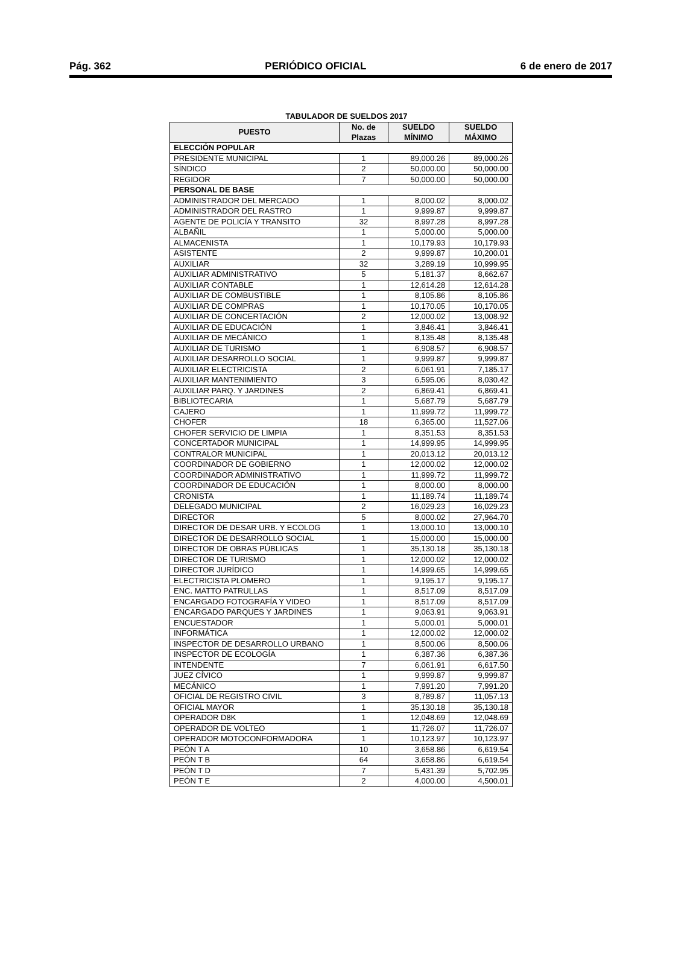Pág. 362 PERIÓDICO OFICIAL 6 de enero de 2017
TABULADOR DE SUELDOS 2017
| PUESTO | No. de Plazas | SUELDO MÍNIMO | SUELDO MÁXIMO |
| --- | --- | --- | --- |
| ELECCIÓN POPULAR | | | |
| PRESIDENTE MUNICIPAL | 1 | 89,000.26 | 89,000.26 |
| SÍNDICO | 2 | 50,000.00 | 50,000.00 |
| REGIDOR | 7 | 50,000.00 | 50,000.00 |
| PERSONAL DE BASE | | | |
| ADMINISTRADOR DEL MERCADO | 1 | 8,000.02 | 8,000.02 |
| ADMINISTRADOR DEL RASTRO | 1 | 9,999.87 | 9,999.87 |
| AGENTE DE POLICÍA Y TRANSITO | 32 | 8,997.28 | 8,997.28 |
| ALBAÑIL | 1 | 5,000.00 | 5,000.00 |
| ALMACENISTA | 1 | 10,179.93 | 10,179.93 |
| ASISTENTE | 2 | 9,999.87 | 10,200.01 |
| AUXILIAR | 32 | 3,289.19 | 10,999.95 |
| AUXILIAR ADMINISTRATIVO | 5 | 5,181.37 | 8,662.67 |
| AUXILIAR CONTABLE | 1 | 12,614.28 | 12,614.28 |
| AUXILIAR DE COMBUSTIBLE | 1 | 8,105.86 | 8,105.86 |
| AUXILIAR DE COMPRAS | 1 | 10,170.05 | 10,170.05 |
| AUXILIAR DE CONCERTACIÓN | 2 | 12,000.02 | 13,008.92 |
| AUXILIAR DE EDUCACIÓN | 1 | 3,846.41 | 3,846.41 |
| AUXILIAR DE MECÁNICO | 1 | 8,135.48 | 8,135.48 |
| AUXILIAR DE TURISMO | 1 | 6,908.57 | 6,908.57 |
| AUXILIAR DESARROLLO SOCIAL | 1 | 9,999.87 | 9,999.87 |
| AUXILIAR ELECTRICISTA | 2 | 6,061.91 | 7,185.17 |
| AUXILIAR MANTENIMIENTO | 3 | 6,595.06 | 8,030.42 |
| AUXILIAR PARQ. Y JARDINES | 2 | 6,869.41 | 6,869.41 |
| BIBLIOTECARIA | 1 | 5,687.79 | 5,687.79 |
| CAJERO | 1 | 11,999.72 | 11,999.72 |
| CHOFER | 18 | 6,365.00 | 11,527.06 |
| CHOFER SERVICIO DE LIMPIA | 1 | 8,351.53 | 8,351.53 |
| CONCERTADOR MUNICIPAL | 1 | 14,999.95 | 14,999.95 |
| CONTRALOR MUNICIPAL | 1 | 20,013.12 | 20,013.12 |
| COORDINADOR DE GOBIERNO | 1 | 12,000.02 | 12,000.02 |
| COORDINADOR ADMINISTRATIVO | 1 | 11,999.72 | 11,999.72 |
| COORDINADOR DE EDUCACIÓN | 1 | 8,000.00 | 8,000.00 |
| CRONISTA | 1 | 11,189.74 | 11,189.74 |
| DELEGADO MUNICIPAL | 2 | 16,029.23 | 16,029.23 |
| DIRECTOR | 5 | 8,000.02 | 27,964.70 |
| DIRECTOR DE DESAR URB. Y ECOLOG | 1 | 13,000.10 | 13,000.10 |
| DIRECTOR DE DESARROLLO SOCIAL | 1 | 15,000.00 | 15,000.00 |
| DIRECTOR DE OBRAS PÚBLICAS | 1 | 35,130.18 | 35,130.18 |
| DIRECTOR DE TURISMO | 1 | 12,000.02 | 12,000.02 |
| DIRECTOR JURÍDICO | 1 | 14,999.65 | 14,999.65 |
| ELECTRICISTA PLOMERO | 1 | 9,195.17 | 9,195.17 |
| ENC. MATTO PATRULLAS | 1 | 8,517.09 | 8,517.09 |
| ENCARGADO FOTOGRAFÍA Y VIDEO | 1 | 8,517.09 | 8,517.09 |
| ENCARGADO PARQUES Y JARDINES | 1 | 9,063.91 | 9,063.91 |
| ENCUESTADOR | 1 | 5,000.01 | 5,000.01 |
| INFORMÁTICA | 1 | 12,000.02 | 12,000.02 |
| INSPECTOR DE DESARROLLO URBANO | 1 | 8,500.06 | 8,500.06 |
| INSPECTOR DE ECOLOGÍA | 1 | 6,387.36 | 6,387.36 |
| INTENDENTE | 7 | 6,061.91 | 6,617.50 |
| JUEZ CÍVICO | 1 | 9,999.87 | 9,999.87 |
| MECÁNICO | 1 | 7,991.20 | 7,991.20 |
| OFICIAL DE REGISTRO CIVIL | 3 | 8,789.87 | 11,057.13 |
| OFICIAL MAYOR | 1 | 35,130.18 | 35,130.18 |
| OPERADOR D8K | 1 | 12,048.69 | 12,048.69 |
| OPERADOR DE VOLTEO | 1 | 11,726.07 | 11,726.07 |
| OPERADOR MOTOCONFORMADORA | 1 | 10,123.97 | 10,123.97 |
| PEÓN T A | 10 | 3,658.86 | 6,619.54 |
| PEÓN T B | 64 | 3,658.86 | 6,619.54 |
| PEÓN T D | 7 | 5,431.39 | 5,702.95 |
| PEÓN T E | 2 | 4,000.00 | 4,500.01 |